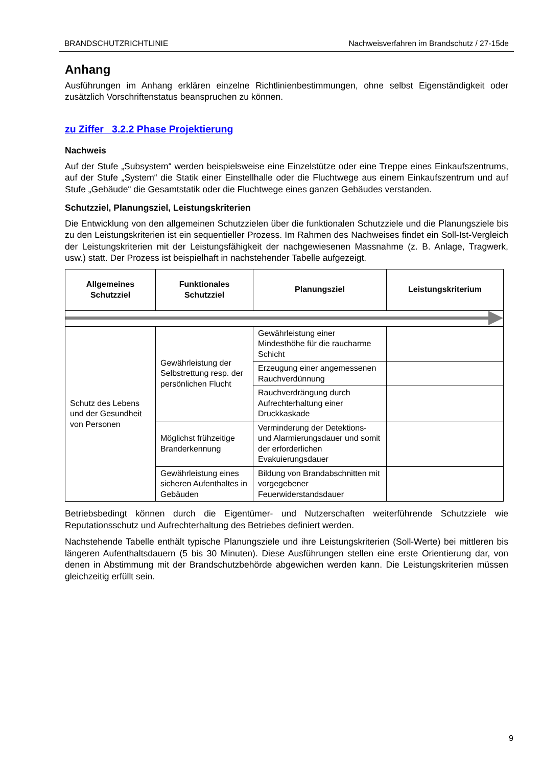BRANDSCHUTZRICHTLINIE Nachweisverfahren im Brandschutz / 27-15de
Anhang
Ausführungen im Anhang erklären einzelne Richtlinienbestimmungen, ohne selbst Eigenständigkeit oder zusätzlich Vorschriftenstatus beanspruchen zu können.
zu Ziffer 3.2.2 Phase Projektierung
Nachweis
Auf der Stufe „Subsystem“ werden beispielsweise eine Einzelstütze oder eine Treppe eines Einkaufszentrums, auf der Stufe „System“ die Statik einer Einstellhalle oder die Fluchtwege aus einem Einkaufszentrum und auf Stufe „Gebäude“ die Gesamtstatik oder die Fluchtwege eines ganzen Gebäudes verstanden.
Schutzziel, Planungsziel, Leistungskriterien
Die Entwicklung von den allgemeinen Schutzzielen über die funktionalen Schutzziele und die Planungsziele bis zu den Leistungskriterien ist ein sequentieller Prozess. Im Rahmen des Nachweises findet ein Soll-Ist-Vergleich der Leistungskriterien mit der Leistungsfähigkeit der nachgewiesenen Massnahme (z. B. Anlage, Tragwerk, usw.) statt. Der Prozess ist beispielhaft in nachstehender Tabelle aufgezeigt.
| Allgemeines Schutzziel | Funktionales Schutzziel | Planungsziel | Leistungskriterium |
| --- | --- | --- | --- |
| Schutz des Lebens und der Gesundheit von Personen | Gewährleistung der Selbstrettung resp. der persönlichen Flucht | Gewährleistung einer Mindesthöhe für die raucharme Schicht | |
| | | Erzeugung einer angemessenen Rauchverdünnung | |
| | | Rauchverdrängung durch Aufrechterhaltung einer Druckkaskade | |
| | Möglichst frühzeitige Branderkennung | Verminderung der Detektions- und Alarmierungsdauer und somit der erforderlichen Evakuierungsdauer | |
| | Gewährleistung eines sicheren Aufenthaltes in Gebäuden | Bildung von Brandabschnitten mit vorgegebener Feuerwiderstandsdauer | |
Betriebsbedingt können durch die Eigentümer- und Nutzerschaften weiterführende Schutzziele wie Reputationsschutz und Aufrechterhaltung des Betriebes definiert werden.
Nachstehende Tabelle enthält typische Planungsziele und ihre Leistungskriterien (Soll-Werte) bei mittleren bis längeren Aufenthaltsdauern (5 bis 30 Minuten). Diese Ausführungen stellen eine erste Orientierung dar, von denen in Abstimmung mit der Brandschutzbehörde abgewichen werden kann. Die Leistungskriterien müssen gleichzeitig erfüllt sein.
9